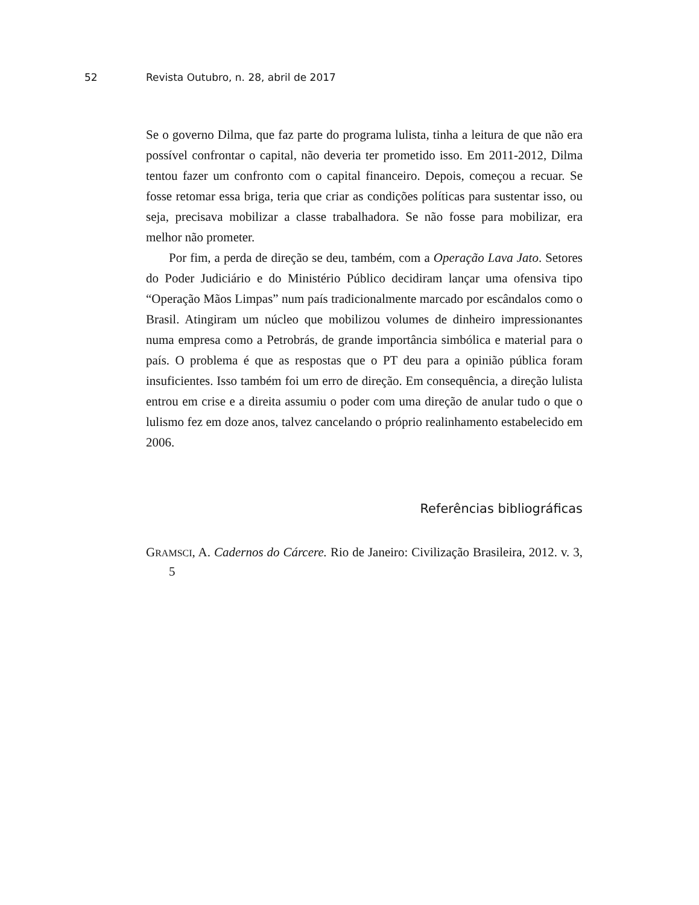52 Revista Outubro, n. 28, abril de 2017
Se o governo Dilma, que faz parte do programa lulista, tinha a leitura de que não era possível confrontar o capital, não deveria ter prometido isso. Em 2011-2012, Dilma tentou fazer um confronto com o capital financeiro. Depois, começou a recuar. Se fosse retomar essa briga, teria que criar as condições políticas para sustentar isso, ou seja, precisava mobilizar a classe trabalhadora. Se não fosse para mobilizar, era melhor não prometer.
Por fim, a perda de direção se deu, também, com a Operação Lava Jato. Setores do Poder Judiciário e do Ministério Público decidiram lançar uma ofensiva tipo “Operação Mãos Limpas” num país tradicionalmente marcado por escândalos como o Brasil. Atingiram um núcleo que mobilizou volumes de dinheiro impressionantes numa empresa como a Petrobrás, de grande importância simbólica e material para o país. O problema é que as respostas que o PT deu para a opinião pública foram insuficientes. Isso também foi um erro de direção. Em consequência, a direção lulista entrou em crise e a direita assumiu o poder com uma direção de anular tudo o que o lulismo fez em doze anos, talvez cancelando o próprio realinhamento estabelecido em 2006.
Referências bibliográficas
GRAMSCI, A. Cadernos do Cárcere. Rio de Janeiro: Civilização Brasileira, 2012. v. 3, 5